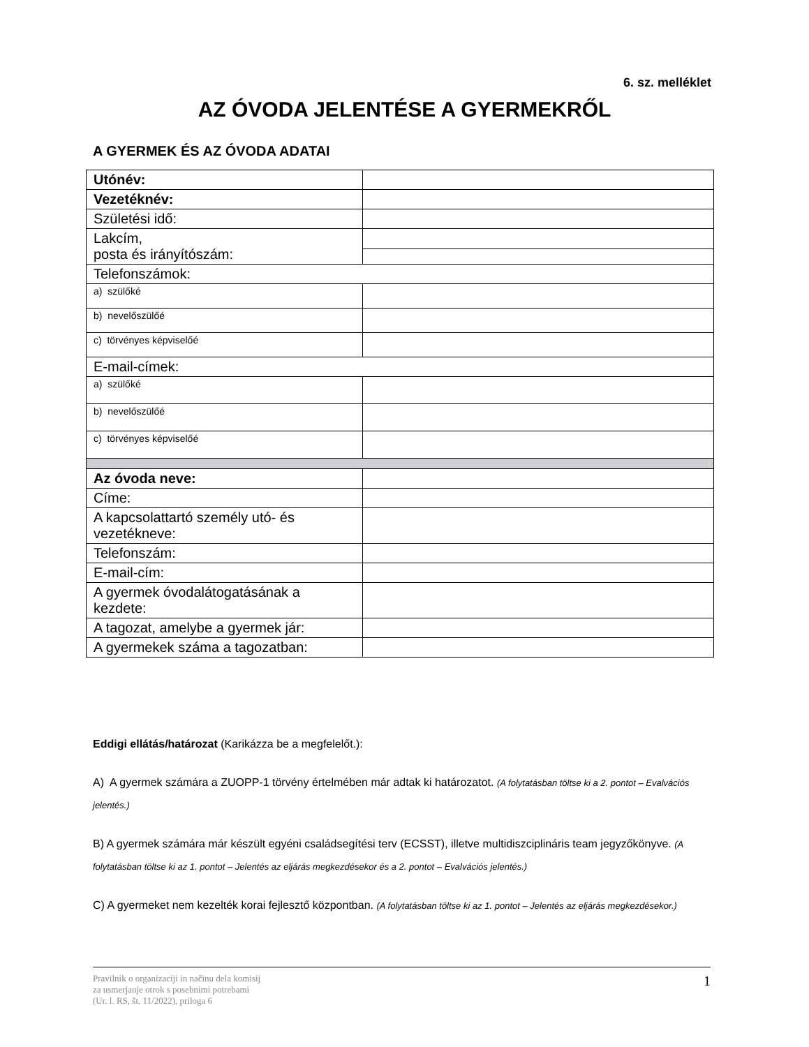6. sz. melléklet
AZ ÓVODA JELENTÉSE A GYERMEKRŐL
A GYERMEK ÉS AZ ÓVODA ADATAI
| Utónév: | |
| Vezetéknév: | |
| Születési idő: | |
| Lakcím, posta és irányítószám: | |
| Telefonszámok: | |
| a) szülőké | |
| b) nevelőszülőé | |
| c) törvényes képviselőé | |
| E-mail-címek: | |
| a) szülőké | |
| b) nevelőszülőé | |
| c) törvényes képviselőé | |
| Az óvoda neve: | |
| Címe: | |
| A kapcsolattartó személy utó- és vezetékneve: | |
| Telefonszám: | |
| E-mail-cím: | |
| A gyermek óvodalátogatásának a kezdete: | |
| A tagozat, amelybe a gyermek jár: | |
| A gyermekek száma a tagozatban: | |
Eddigi ellátás/határozat (Karikázza be a megfelelőt.):
A) A gyermek számára a ZUOPP-1 törvény értelmében már adtak ki határozatot. (A folytatásban töltse ki a 2. pontot – Evalvációs jelentés.)
B) A gyermek számára már készült egyéni családsegítési terv (ECSST), illetve multidiszciplináris team jegyzőkönyve. (A folytatásban töltse ki az 1. pontot – Jelentés az eljárás megkezdésekor és a 2. pontot – Evalvációs jelentés.)
C) A gyermeket nem kezelték korai fejlesztő központban. (A folytatásban töltse ki az 1. pontot – Jelentés az eljárás megkezdésekor.)
Pravilnik o organizaciji in načinu dela komisij
za usmerjanje otrok s posebnimi potrebami
(Ur. l. RS, št. 11/2022), priloga 6
1